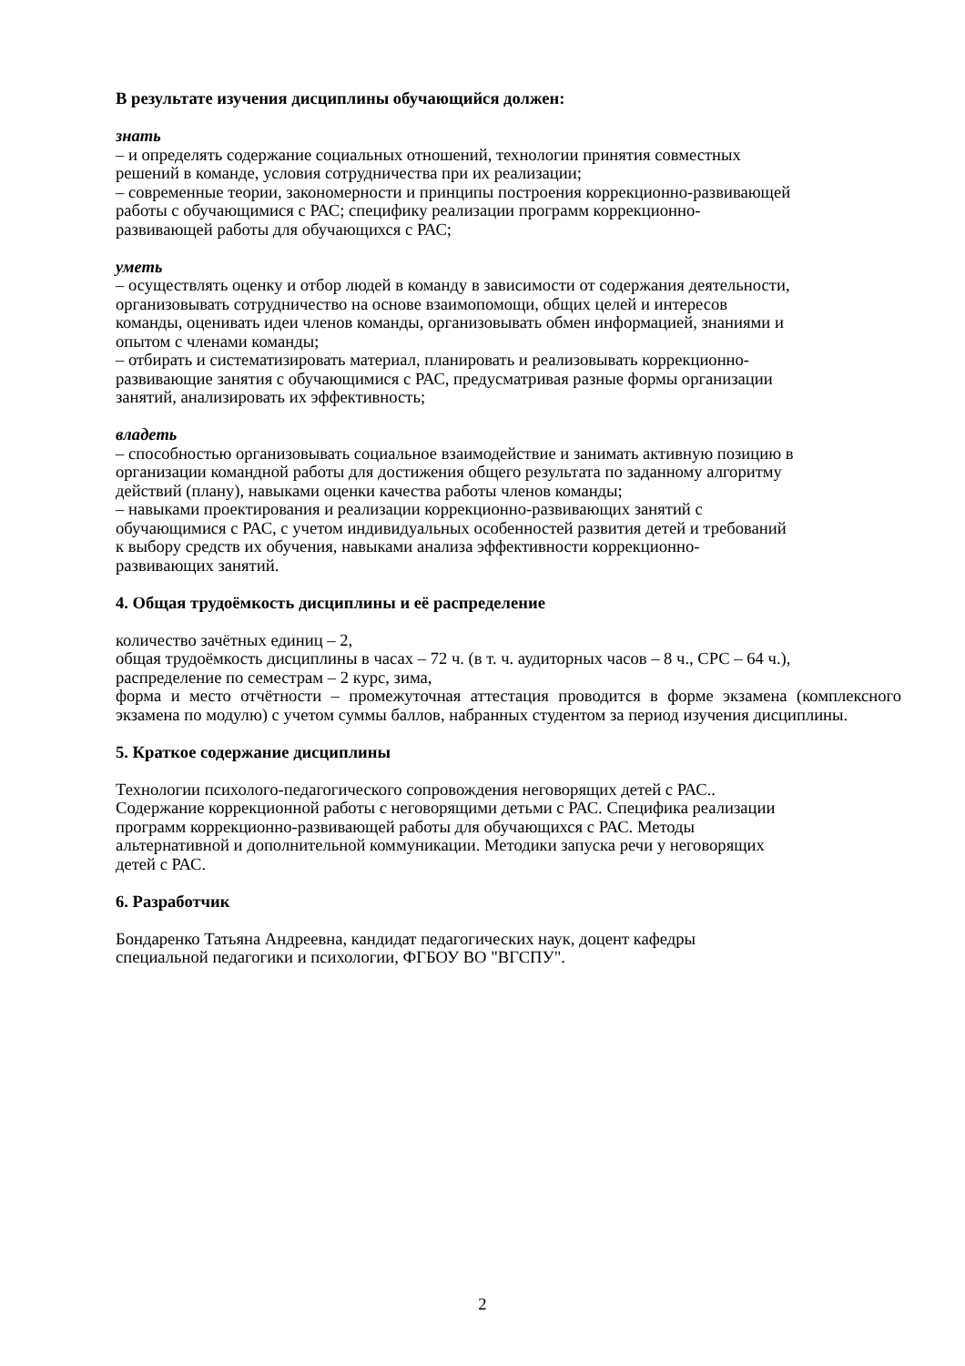В результате изучения дисциплины обучающийся должен:
знать
– и определять содержание социальных отношений, технологии принятия совместных
решений в команде, условия сотрудничества при их реализации;
– современные теории, закономерности и принципы построения коррекционно-развивающей
работы с обучающимися с РАС; специфику реализации программ коррекционно-
развивающей работы для обучающихся с РАС;
уметь
– осуществлять оценку и отбор людей в команду в зависимости от содержания деятельности,
организовывать сотрудничество на основе взаимопомощи, общих целей и интересов
команды, оценивать идеи членов команды, организовывать обмен информацией, знаниями и
опытом с членами команды;
– отбирать и систематизировать материал, планировать и реализовывать коррекционно-
развивающие занятия с обучающимися с РАС, предусматривая разные формы организации
занятий, анализировать их эффективность;
владеть
– способностью организовывать социальное взаимодействие и занимать активную позицию в
организации командной работы для достижения общего результата по заданному алгоритму
действий (плану), навыками оценки качества работы членов команды;
– навыками проектирования и реализации коррекционно-развивающих занятий с
обучающимися с РАС, с учетом индивидуальных особенностей развития детей и требований
к выбору средств их обучения, навыками анализа эффективности коррекционно-
развивающих занятий.
4. Общая трудоёмкость дисциплины и её распределение
количество зачётных единиц – 2,
общая трудоёмкость дисциплины в часах – 72 ч. (в т. ч. аудиторных часов – 8 ч., СРС – 64 ч.),
распределение по семестрам – 2 курс, зима,
форма и место отчётности – промежуточная аттестация проводится в форме экзамена (комплексного экзамена по модулю) с учетом суммы баллов, набранных студентом за период изучения дисциплины.
5. Краткое содержание дисциплины
Технологии психолого-педагогического сопровождения неговорящих детей с РАС..
Содержание коррекционной работы с неговорящими детьми с РАС. Специфика реализации
программ коррекционно-развивающей работы для обучающихся с РАС. Методы
альтернативной и дополнительной коммуникации. Методики запуска речи у неговорящих
детей с РАС.
6. Разработчик
Бондаренко Татьяна Андреевна, кандидат педагогических наук, доцент кафедры
специальной педагогики и психологии, ФГБОУ ВО "ВГСПУ".
2